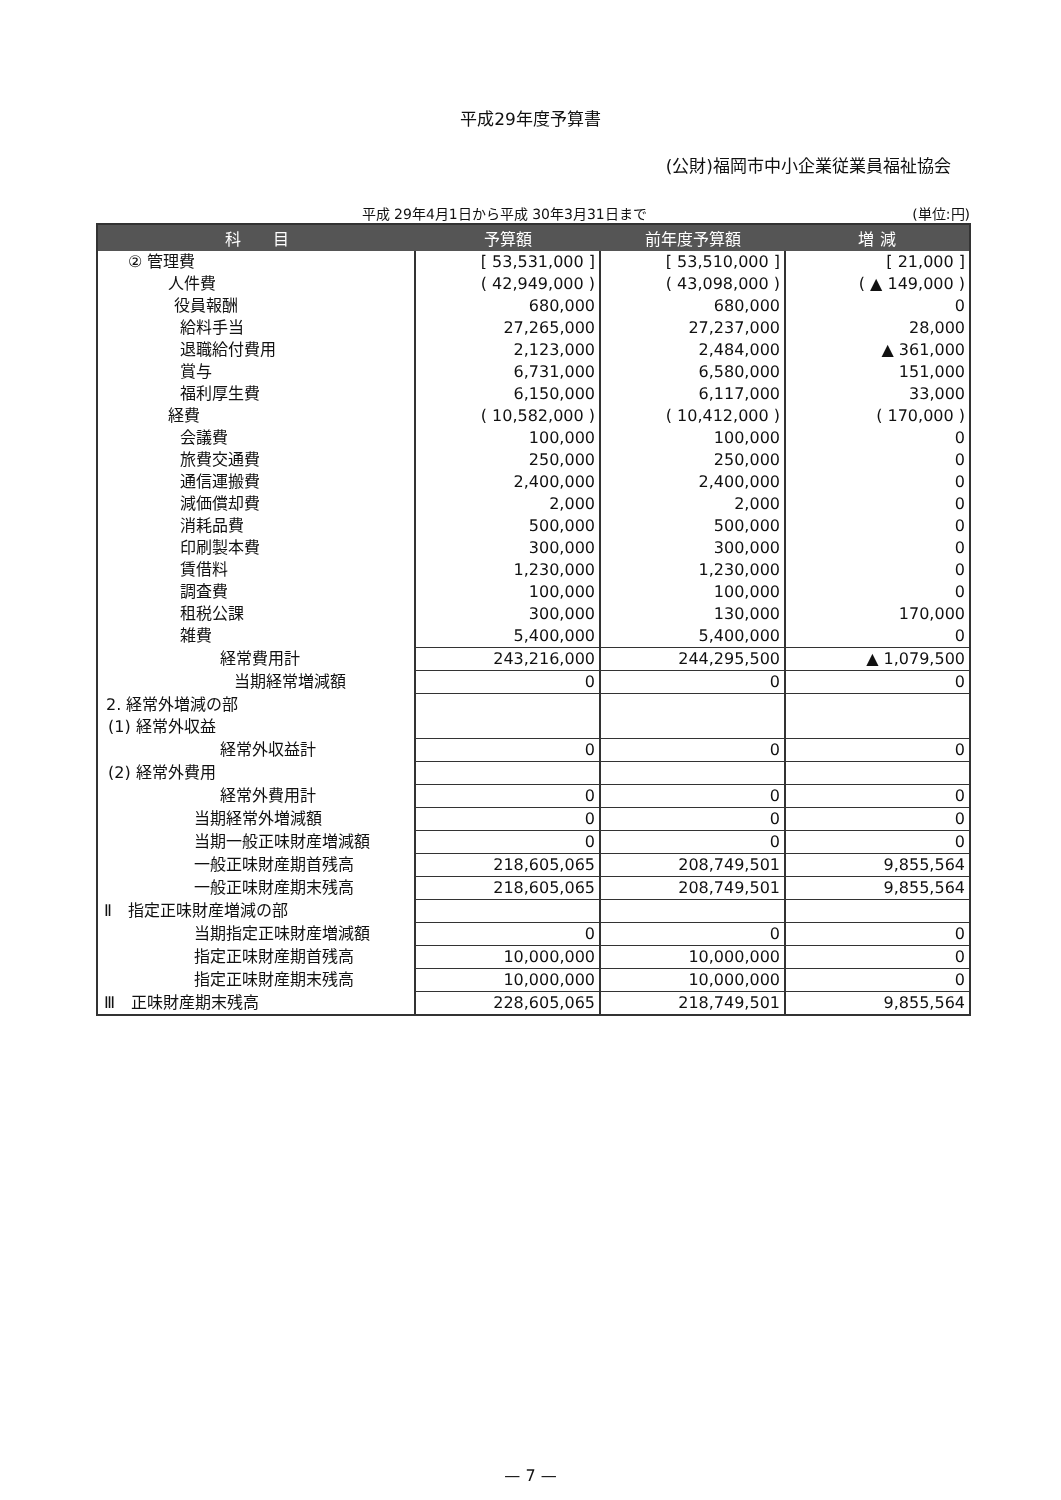平成29年度予算書
(公財)福岡市中小企業従業員福祉協会
平成 29年4月1日から平成 30年3月31日まで (単位:円)
| 科 目 | 予算額 | 前年度予算額 | 増 減 |
| --- | --- | --- | --- |
| ② 管理費 | [ 53,531,000 ] | [ 53,510,000 ] | [ 21,000 ] |
| 人件費 | ( 42,949,000 ) | ( 43,098,000 ) | ( ▲ 149,000 ) |
| 役員報酬 | 680,000 | 680,000 | 0 |
| 給料手当 | 27,265,000 | 27,237,000 | 28,000 |
| 退職給付費用 | 2,123,000 | 2,484,000 | ▲ 361,000 |
| 賞与 | 6,731,000 | 6,580,000 | 151,000 |
| 福利厚生費 | 6,150,000 | 6,117,000 | 33,000 |
| 経費 | ( 10,582,000 ) | ( 10,412,000 ) | ( 170,000 ) |
| 会議費 | 100,000 | 100,000 | 0 |
| 旅費交通費 | 250,000 | 250,000 | 0 |
| 通信運搬費 | 2,400,000 | 2,400,000 | 0 |
| 減価償却費 | 2,000 | 2,000 | 0 |
| 消耗品費 | 500,000 | 500,000 | 0 |
| 印刷製本費 | 300,000 | 300,000 | 0 |
| 賃借料 | 1,230,000 | 1,230,000 | 0 |
| 調査費 | 100,000 | 100,000 | 0 |
| 租税公課 | 300,000 | 130,000 | 170,000 |
| 雑費 | 5,400,000 | 5,400,000 | 0 |
| 経常費用計 | 243,216,000 | 244,295,500 | ▲ 1,079,500 |
| 当期経常増減額 | 0 | 0 | 0 |
| 2. 経常外増減の部 | | | |
| (1) 経常外収益 | | | |
| 経常外収益計 | 0 | 0 | 0 |
| (2) 経常外費用 | | | |
| 経常外費用計 | 0 | 0 | 0 |
| 当期経常外増減額 | 0 | 0 | 0 |
| 当期一般正味財産増減額 | 0 | 0 | 0 |
| 一般正味財産期首残高 | 218,605,065 | 208,749,501 | 9,855,564 |
| 一般正味財産期末残高 | 218,605,065 | 208,749,501 | 9,855,564 |
| Ⅱ 指定正味財産増減の部 | | | |
| 当期指定正味財産増減額 | 0 | 0 | 0 |
| 指定正味財産期首残高 | 10,000,000 | 10,000,000 | 0 |
| 指定正味財産期末残高 | 10,000,000 | 10,000,000 | 0 |
| Ⅲ 正味財産期末残高 | 228,605,065 | 218,749,501 | 9,855,564 |
— 7 —